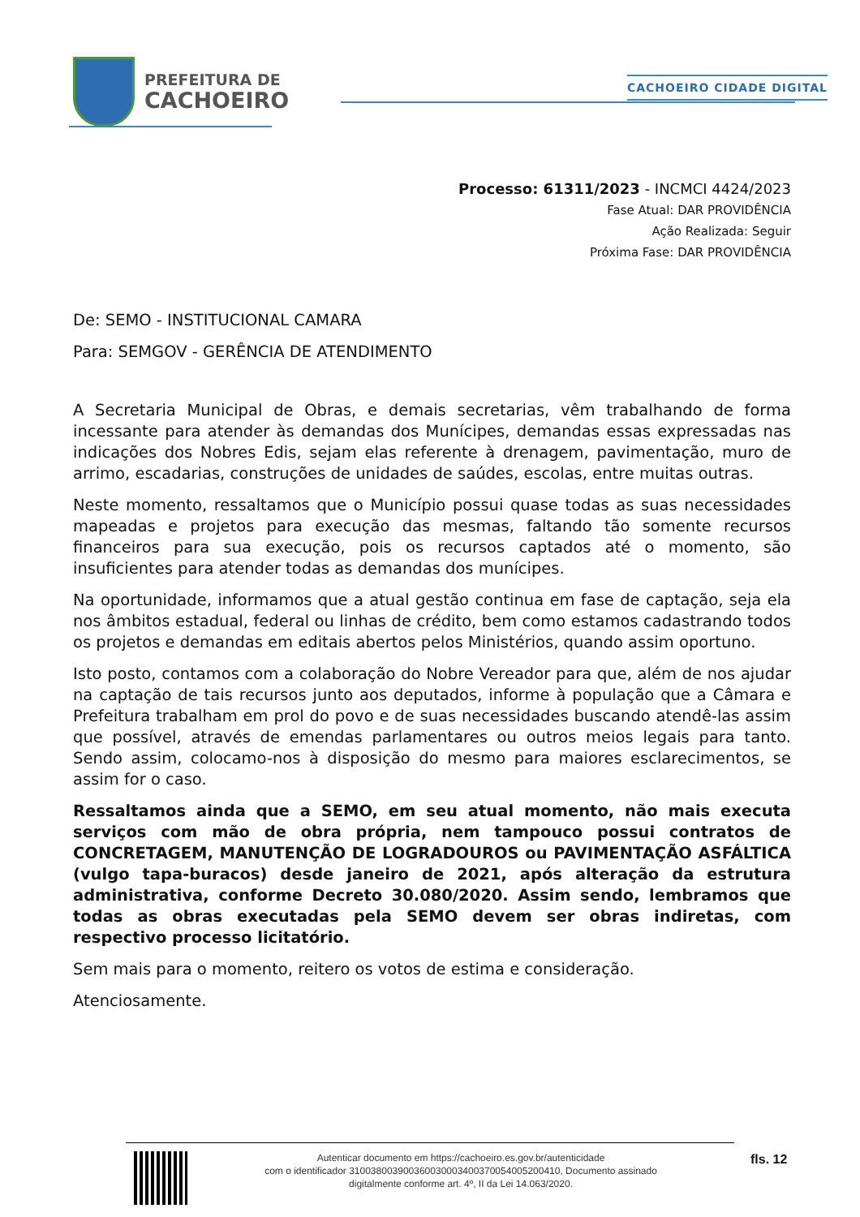PREFEITURA DE
CACHOEIRO
CACHOEIRO CIDADE DIGITAL
Processo: 61311/2023 - INCMCI 4424/2023
Fase Atual: DAR PROVIDÊNCIA
Ação Realizada: Seguir
Próxima Fase: DAR PROVIDÊNCIA
De: SEMO - INSTITUCIONAL CAMARA
Para: SEMGOV - GERÊNCIA DE ATENDIMENTO
A Secretaria Municipal de Obras, e demais secretarias, vêm trabalhando de forma incessante para atender às demandas dos Munícipes, demandas essas expressadas nas indicações dos Nobres Edis, sejam elas referente à drenagem, pavimentação, muro de arrimo, escadarias, construções de unidades de saúdes, escolas, entre muitas outras.
Neste momento, ressaltamos que o Município possui quase todas as suas necessidades mapeadas e projetos para execução das mesmas, faltando tão somente recursos financeiros para sua execução, pois os recursos captados até o momento, são insuficientes para atender todas as demandas dos munícipes.
Na oportunidade, informamos que a atual gestão continua em fase de captação, seja ela nos âmbitos estadual, federal ou linhas de crédito, bem como estamos cadastrando todos os projetos e demandas em editais abertos pelos Ministérios, quando assim oportuno.
Isto posto, contamos com a colaboração do Nobre Vereador para que, além de nos ajudar na captação de tais recursos junto aos deputados, informe à população que a Câmara e Prefeitura trabalham em prol do povo e de suas necessidades buscando atendê-las assim que possível, através de emendas parlamentares ou outros meios legais para tanto. Sendo assim, colocamo-nos à disposição do mesmo para maiores esclarecimentos, se assim for o caso.
Ressaltamos ainda que a SEMO, em seu atual momento, não mais executa serviços com mão de obra própria, nem tampouco possui contratos de CONCRETAGEM, MANUTENÇÃO DE LOGRADOUROS ou PAVIMENTAÇÃO ASFÁLTICA (vulgo tapa-buracos) desde janeiro de 2021, após alteração da estrutura administrativa, conforme Decreto 30.080/2020. Assim sendo, lembramos que todas as obras executadas pela SEMO devem ser obras indiretas, com respectivo processo licitatório.
Sem mais para o momento, reitero os votos de estima e consideração.
Atenciosamente.
Autenticar documento em https://cachoeiro.es.gov.br/autenticidade
com o identificador 310038003900360030003400370054005200410, Documento assinado
digitalmente conforme art. 4º, II da Lei 14.063/2020.
fls. 12